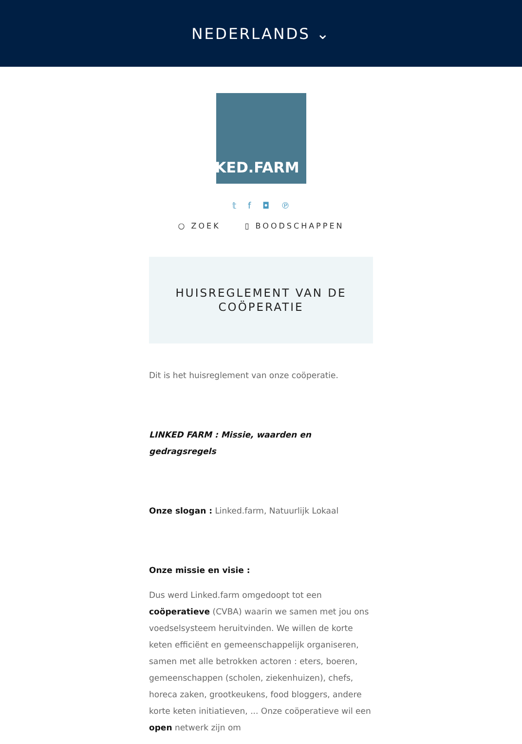NEDERLANDS ⌄
LINKED.FARM
𝕥 f ◘ ℗
○ ZOEK ▯ BOODSCHAPPEN
HUISREGLEMENT VAN DE
COÖPERATIE
Dit is het huisreglement van onze coöperatie.
LINKED FARM : Missie, waarden en gedragsregels
Onze slogan : Linked.farm, Natuurlijk Lokaal
Onze missie en visie :
Dus werd Linked.farm omgedoopt tot een coöperatieve (CVBA) waarin we samen met jou ons voedselsysteem heruitvinden. We willen de korte keten efficiënt en gemeenschappelijk organiseren, samen met alle betrokken actoren : eters, boeren, gemeenschappen (scholen, ziekenhuizen), chefs, horeca zaken, grootkeukens, food bloggers, andere korte keten initiatieven, ... Onze coöperatieve wil een open netwerk zijn om